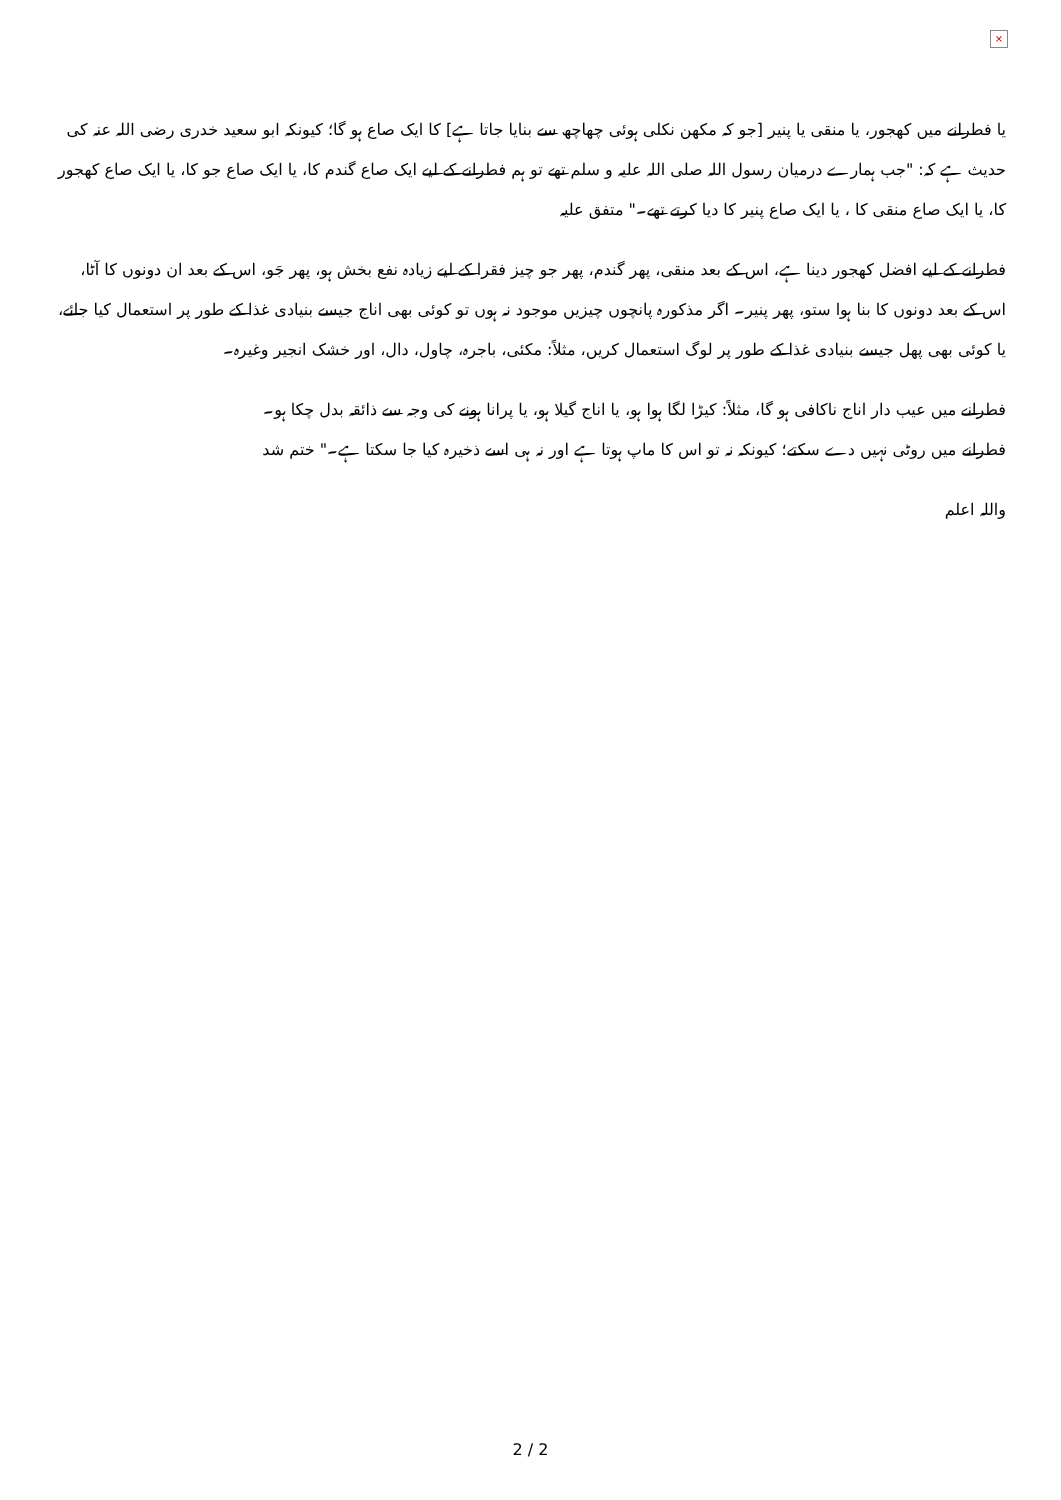×
یا فطرانے میں کھجور، یا منقی یا پنیر [جو کہ مکھن نکلی ہوئی چھاچھ سے بنایا جاتا ہے] کا ایک صاع ہو گا؛ کیونکہ ابو سعید خدری رضی اللہ عنہ کی حدیث ہے کہ: "جب ہمارے درمیان رسول اللہ صلی اللہ علیہ و سلم تھے تو ہم فطرانے کے لیے ایک صاع گندم کا، یا ایک صاع جو کا، یا ایک صاع کھجور کا، یا ایک صاع منقی کا ، یا ایک صاع پنیر کا دیا کرتے تھے۔" متفق علیہ
فطرانے کے لیے افضل کھجور دینا ہے، اس کے بعد منقی، پھر گندم، پھر جو چیز فقرا کے لیے زیادہ نفع بخش ہو، پھر جَو، اس کے بعد ان دونوں کا آٹا، اس کے بعد دونوں کا بنا ہوا ستو، پھر پنیر۔ اگر مذکورہ پانچوں چیزیں موجود نہ ہوں تو کوئی بھی اناج جیسے بنیادی غذا کے طور پر استعمال کیا جائے، یا کوئی بھی پھل جیسے بنیادی غذا کے طور پر لوگ استعمال کریں، مثلاً: مکئی، باجرہ، چاول، دال، اور خشک انجیر وغیرہ۔
فطرانے میں عیب دار اناج ناکافی ہو گا، مثلاً: کیڑا لگا ہوا ہو، یا اناج گیلا ہو، یا پرانا ہونے کی وجہ سے ذائقہ بدل چکا ہو۔
فطرانے میں روٹی نہیں دے سکتے؛ کیونکہ نہ تو اس کا ماپ ہوتا ہے اور نہ ہی اسے ذخیرہ کیا جا سکتا ہے۔" ختم شد
واللہ اعلم
2 / 2